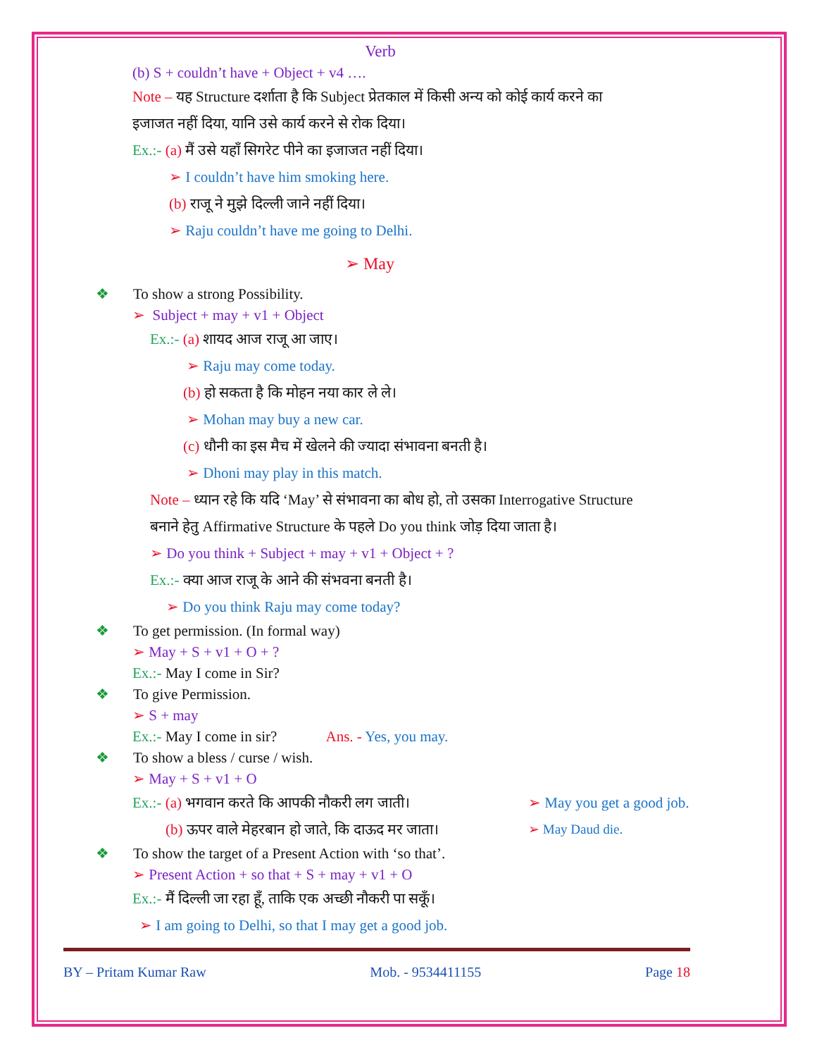Verb
(b) S + couldn’t have + Object + v4 ….
Note – यह Structure दर्शाता है कि Subject प्रेतकाल में किसी अन्य को कोई कार्य करने का
इजाजत नहीं दिया, यानि उसे कार्य करने से रोक दिया।
Ex.:- (a) मैं उसे यहाँ सिगरेट पीने का इजाजत नहीं दिया।
➢ I couldn’t have him smoking here.
(b) राजू ने मुझे दिल्ली जाने नहीं दिया।
➢ Raju couldn’t have me going to Delhi.
➢ May
❖ To show a strong Possibility.
➢ Subject + may + v1 + Object
Ex.:- (a) शायद आज राजू आ जाए।
➢ Raju may come today.
(b) हो सकता है कि मोहन नया कार ले ले।
➢ Mohan may buy a new car.
(c) धौनी का इस मैच में खेलने की ज्यादा संभावना बनती है।
➢ Dhoni may play in this match.
Note – ध्यान रहे कि यदि ‘May’ से संभावना का बोध हो, तो उसका Interrogative Structure
बनाने हेतु Affirmative Structure के पहले Do you think जोड़ दिया जाता है।
➢ Do you think + Subject + may + v1 + Object + ?
Ex.:- क्या आज राजू के आने की संभवना बनती है।
➢ Do you think Raju may come today?
❖ To get permission. (In formal way)
➢ May + S + v1 + O + ?
Ex.:- May I come in Sir?
❖ To give Permission.
➢ S + may
Ex.:- May I come in sir? Ans. - Yes, you may.
❖ To show a bless / curse / wish.
➢ May + S + v1 + O
Ex.:- (a) भगवान करते कि आपकी नौकरी लग जाती। ➢ May you get a good job.
(b) ऊपर वाले मेहरबान हो जाते, कि दाऊद मर जाता। ➢ May Daud die.
❖ To show the target of a Present Action with ‘so that’.
➢ Present Action + so that + S + may + v1 + O
Ex.:- मैं दिल्ली जा रहा हूँ, ताकि एक अच्छी नौकरी पा सकूँ।
➢ I am going to Delhi, so that I may get a good job.
BY – Pritam Kumar Raw Mob. - 9534411155 Page 18